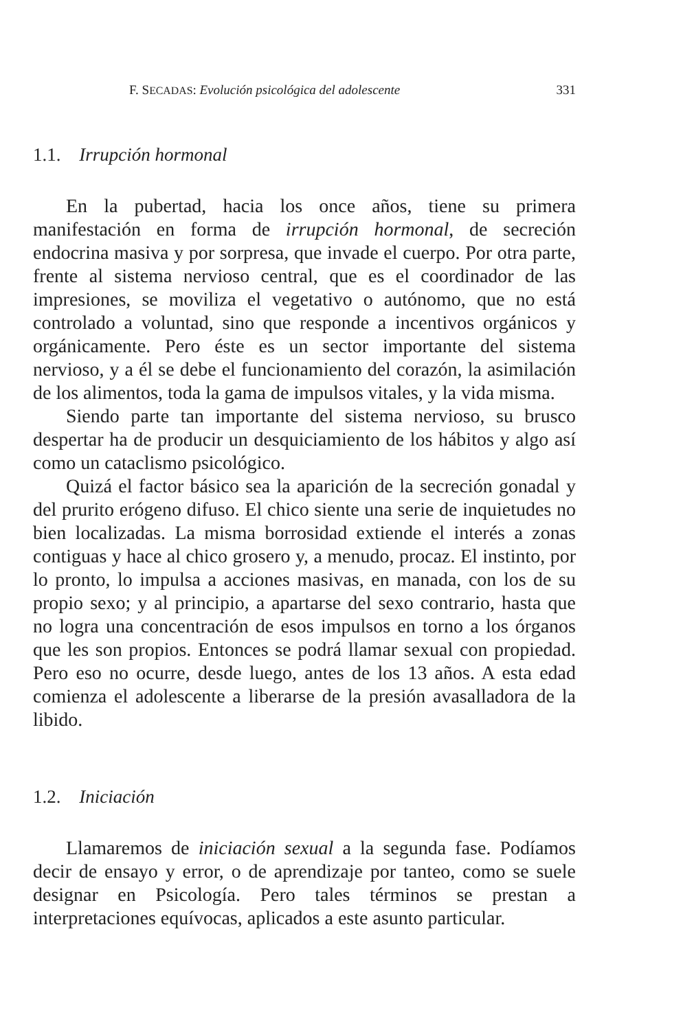F. SECADAS: Evolución psicológica del adolescente 331
1.1. Irrupción hormonal
En la pubertad, hacia los once años, tiene su primera manifestación en forma de irrupción hormonal, de secreción endocrina masiva y por sorpresa, que invade el cuerpo. Por otra parte, frente al sistema nervioso central, que es el coordinador de las impresiones, se moviliza el vegetativo o autónomo, que no está controlado a voluntad, sino que responde a incentivos orgánicos y orgánicamente. Pero éste es un sector importante del sistema nervioso, y a él se debe el funcionamiento del corazón, la asimilación de los alimentos, toda la gama de impulsos vitales, y la vida misma.
Siendo parte tan importante del sistema nervioso, su brusco despertar ha de producir un desquiciamiento de los hábitos y algo así como un cataclismo psicológico.
Quizá el factor básico sea la aparición de la secreción gonadal y del prurito erógeno difuso. El chico siente una serie de inquietudes no bien localizadas. La misma borrosidad extiende el interés a zonas contiguas y hace al chico grosero y, a menudo, procaz. El instinto, por lo pronto, lo impulsa a acciones masivas, en manada, con los de su propio sexo; y al principio, a apartarse del sexo contrario, hasta que no logra una concentración de esos impulsos en torno a los órganos que les son propios. Entonces se podrá llamar sexual con propiedad. Pero eso no ocurre, desde luego, antes de los 13 años. A esta edad comienza el adolescente a liberarse de la presión avasalladora de la libido.
1.2. Iniciación
Llamaremos de iniciación sexual a la segunda fase. Podíamos decir de ensayo y error, o de aprendizaje por tanteo, como se suele designar en Psicología. Pero tales términos se prestan a interpretaciones equívocas, aplicados a este asunto particular.